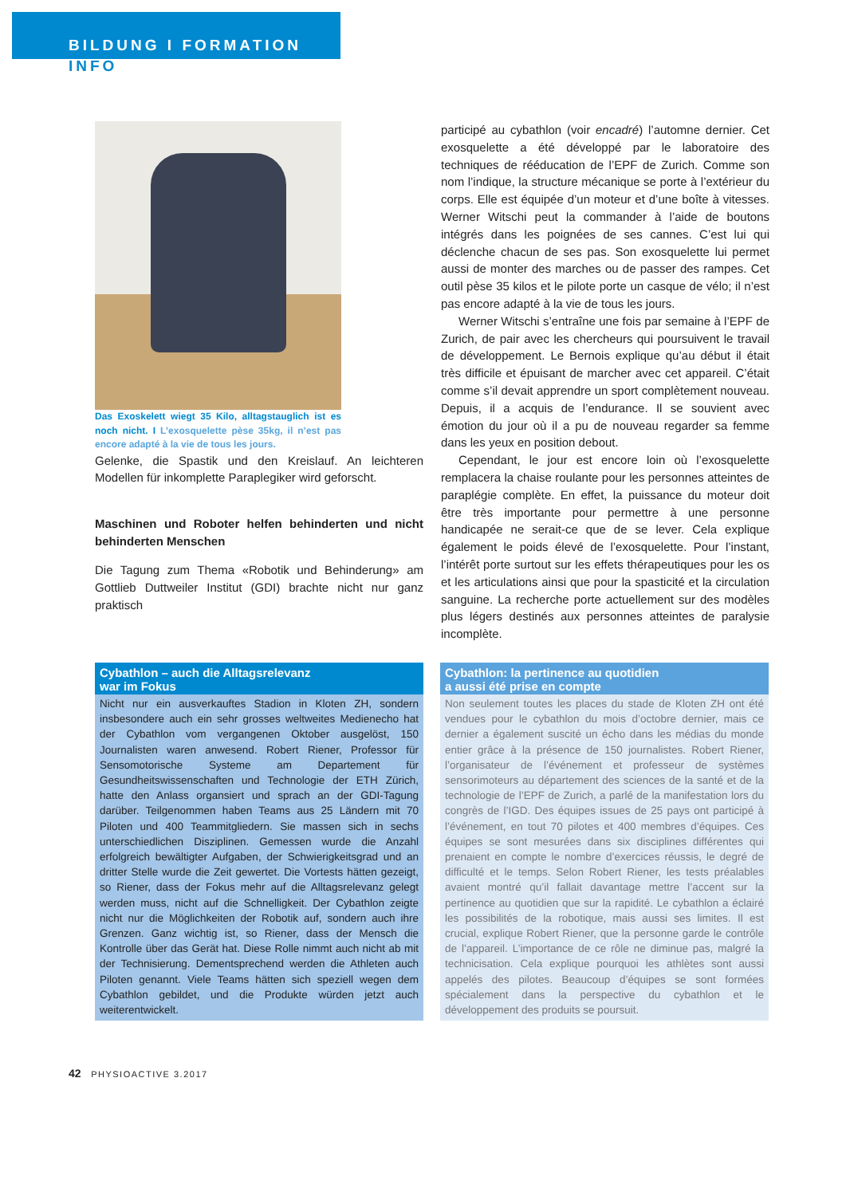BILDUNG I FORMATION
INFO
Das Exoskelett wiegt 35 Kilo, alltagstauglich ist es noch nicht. I L’exosquelette pèse 35kg, il n’est pas encore adapté à la vie de tous les jours.
Gelenke, die Spastik und den Kreislauf. An leichteren Modellen für inkomplette Paraplegiker wird geforscht.
Maschinen und Roboter helfen behinderten und nicht behinderten Menschen
Die Tagung zum Thema «Robotik und Behinderung» am Gottlieb Duttweiler Institut (GDI) brachte nicht nur ganz praktisch
participé au cybathlon (voir encadré) l’automne dernier. Cet exosquelette a été développé par le laboratoire des techniques de rééducation de l’EPF de Zurich. Comme son nom l’indique, la structure mécanique se porte à l’extérieur du corps. Elle est équipée d’un moteur et d’une boîte à vitesses. Werner Witschi peut la commander à l’aide de boutons intégrés dans les poignées de ses cannes. C’est lui qui déclenche chacun de ses pas. Son exosquelette lui permet aussi de monter des marches ou de passer des rampes. Cet outil pèse 35 kilos et le pilote porte un casque de vélo; il n’est pas encore adapté à la vie de tous les jours.
Werner Witschi s’entraîne une fois par semaine à l’EPF de Zurich, de pair avec les chercheurs qui poursuivent le travail de développement. Le Bernois explique qu’au début il était très difficile et épuisant de marcher avec cet appareil. C’était comme s’il devait apprendre un sport complètement nouveau. Depuis, il a acquis de l’endurance. Il se souvient avec émotion du jour où il a pu de nouveau regarder sa femme dans les yeux en position debout.
Cependant, le jour est encore loin où l’exosquelette remplacera la chaise roulante pour les personnes atteintes de paraplégie complète. En effet, la puissance du moteur doit être très importante pour permettre à une personne handicapée ne serait-ce que de se lever. Cela explique également le poids élevé de l’exosquelette. Pour l’instant, l’intérêt porte surtout sur les effets thérapeutiques pour les os et les articulations ainsi que pour la spasticité et la circulation sanguine. La recherche porte actuellement sur des modèles plus légers destinés aux personnes atteintes de paralysie incomplète.
Cybathlon – auch die Alltagsrelevanz
war im Fokus
Nicht nur ein ausverkauftes Stadion in Kloten ZH, sondern insbesondere auch ein sehr grosses weltweites Medienecho hat der Cybathlon vom vergangenen Oktober ausgelöst, 150 Journalisten waren anwesend. Robert Riener, Professor für Sensomotorische Systeme am Departement für Gesundheitswissenschaften und Technologie der ETH Zürich, hatte den Anlass organsiert und sprach an der GDI-Tagung darüber. Teilgenommen haben Teams aus 25 Ländern mit 70 Piloten und 400 Teammitgliedern. Sie massen sich in sechs unterschiedlichen Disziplinen. Gemessen wurde die Anzahl erfolgreich bewältigter Aufgaben, der Schwierigkeitsgrad und an dritter Stelle wurde die Zeit gewertet. Die Vortests hätten gezeigt, so Riener, dass der Fokus mehr auf die Alltagsrelevanz gelegt werden muss, nicht auf die Schnelligkeit. Der Cybathlon zeigte nicht nur die Möglichkeiten der Robotik auf, sondern auch ihre Grenzen. Ganz wichtig ist, so Riener, dass der Mensch die Kontrolle über das Gerät hat. Diese Rolle nimmt auch nicht ab mit der Technisierung. Dementsprechend werden die Athleten auch Piloten genannt. Viele Teams hätten sich speziell wegen dem Cybathlon gebildet, und die Produkte würden jetzt auch weiterentwickelt.
Cybathlon: la pertinence au quotidien
a aussi été prise en compte
Non seulement toutes les places du stade de Kloten ZH ont été vendues pour le cybathlon du mois d’octobre dernier, mais ce dernier a également suscité un écho dans les médias du monde entier grâce à la présence de 150 journalistes. Robert Riener, l’organisateur de l’événement et professeur de systèmes sensorimoteurs au département des sciences de la santé et de la technologie de l’EPF de Zurich, a parlé de la manifestation lors du congrès de l’IGD. Des équipes issues de 25 pays ont participé à l’événement, en tout 70 pilotes et 400 membres d’équipes. Ces équipes se sont mesurées dans six disciplines différentes qui prenaient en compte le nombre d’exercices réussis, le degré de difficulté et le temps. Selon Robert Riener, les tests préalables avaient montré qu’il fallait davantage mettre l’accent sur la pertinence au quotidien que sur la rapidité. Le cybathlon a éclairé les possibilités de la robotique, mais aussi ses limites. Il est crucial, explique Robert Riener, que la personne garde le contrôle de l’appareil. L’importance de ce rôle ne diminue pas, malgré la technicisation. Cela explique pourquoi les athlètes sont aussi appelés des pilotes. Beaucoup d’équipes se sont formées spécialement dans la perspective du cybathlon et le développement des produits se poursuit.
42 PHYSIOACTIVE 3.2017